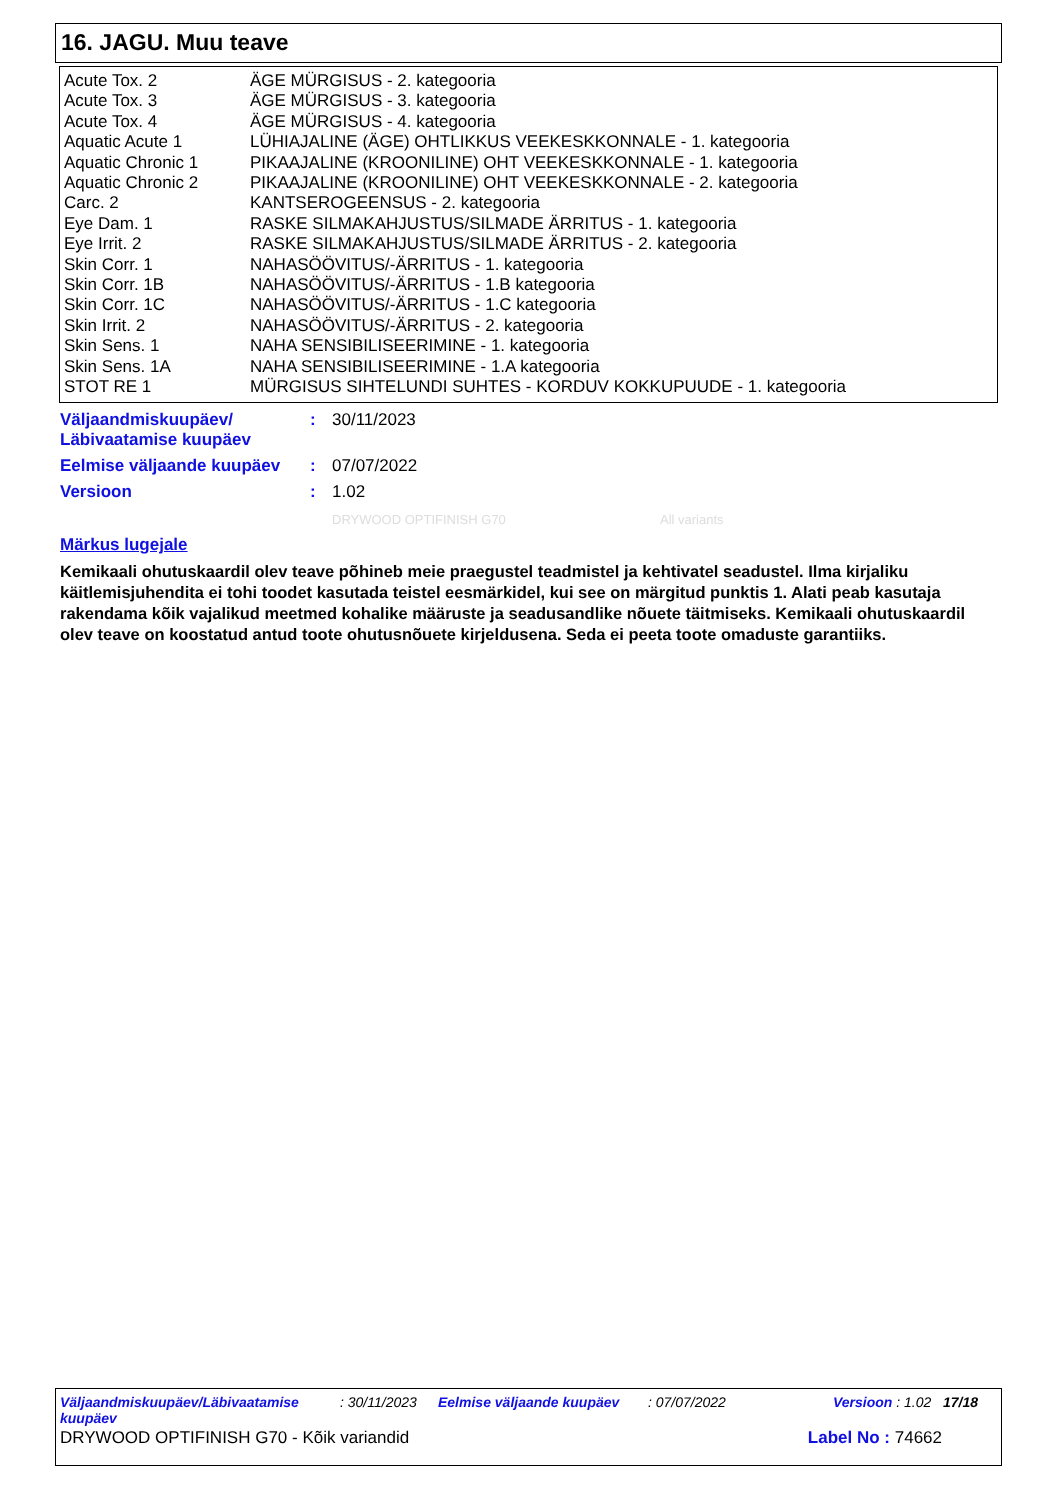16. JAGU. Muu teave
| Acute Tox. 2 | ÄGE MÜRGISUS - 2. kategooria |
| Acute Tox. 3 | ÄGE MÜRGISUS - 3. kategooria |
| Acute Tox. 4 | ÄGE MÜRGISUS - 4. kategooria |
| Aquatic Acute 1 | LÜHIAJALINE (ÄGE) OHTLIKKUS VEEKESKKONNALE - 1. kategooria |
| Aquatic Chronic 1 | PIKAAJALINE (KROONILINE) OHT VEEKESKKONNALE - 1. kategooria |
| Aquatic Chronic 2 | PIKAAJALINE (KROONILINE) OHT VEEKESKKONNALE - 2. kategooria |
| Carc. 2 | KANTSEROGEENSUS - 2. kategooria |
| Eye Dam. 1 | RASKE SILMAKAHJUSTUS/SILMADE ÄRRITUS - 1. kategooria |
| Eye Irrit. 2 | RASKE SILMAKAHJUSTUS/SILMADE ÄRRITUS - 2. kategooria |
| Skin Corr. 1 | NAHASÖÖVITUS/-ÄRRITUS - 1. kategooria |
| Skin Corr. 1B | NAHASÖÖVITUS/-ÄRRITUS - 1.B kategooria |
| Skin Corr. 1C | NAHASÖÖVITUS/-ÄRRITUS - 1.C kategooria |
| Skin Irrit. 2 | NAHASÖÖVITUS/-ÄRRITUS - 2. kategooria |
| Skin Sens. 1 | NAHA SENSIBILISEERIMINE - 1. kategooria |
| Skin Sens. 1A | NAHA SENSIBILISEERIMINE - 1.A kategooria |
| STOT RE 1 | MÜRGISUS SIHTELUNDI SUHTES - KORDUV KOKKUPUUDE - 1. kategooria |
| Väljaandmiskuupäev/ Läbivaatamise kuupäev | : | 30/11/2023 |
| Eelmise väljaande kuupäev | : | 07/07/2022 |
| Versioon | : | 1.02 |
DRYWOOD OPTIFINISH G70 All variants
Märkus lugejale
Kemikaali ohutuskaardil olev teave põhineb meie praegustel teadmistel ja kehtivatel seadustel. Ilma kirjaliku käitlemisjuhendita ei tohi toodet kasutada teistel eesmärkidel, kui see on märgitud punktis 1. Alati peab kasutaja rakendama kõik vajalikud meetmed kohalike määruste ja seadusandlike nõuete täitmiseks. Kemikaali ohutuskaardil olev teave on koostatud antud toote ohutusnõuete kirjeldusena. Seda ei peeta toote omaduste garantiiks.
Väljaandmiskuupäev/Läbivaatamise kuupäev: 30/11/2023 Eelmise väljaande kuupäev: 07/07/2022 Versioon : 1.02 17/18
DRYWOOD OPTIFINISH G70 - Kõik variandid Label No : 74662